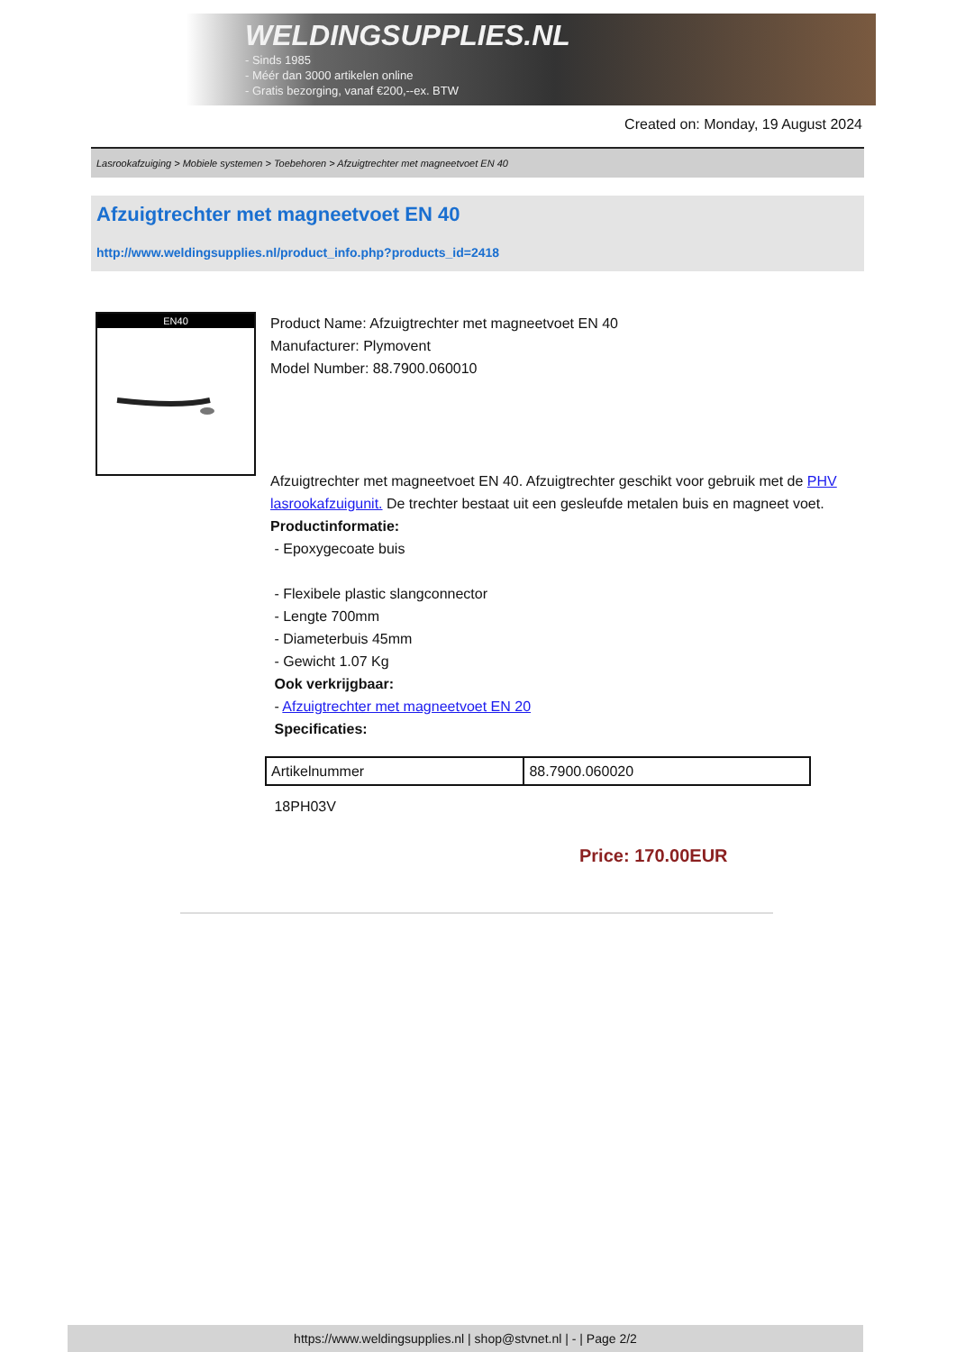WELDINGSUPPLIES.NL
- Sinds 1985
- Méér dan 3000 artikelen online
- Gratis bezorging, vanaf €200,--ex. BTW
Created on: Monday, 19 August 2024
Lasrookafzuiging > Mobiele systemen > Toebehoren > Afzuigtrechter met magneetvoet EN 40
Afzuigtrechter met magneetvoet EN 40
http://www.weldingsupplies.nl/product_info.php?products_id=2418
EN40
Product Name: Afzuigtrechter met magneetvoet EN 40
Manufacturer: Plymovent
Model Number: 88.7900.060010
Afzuigtrechter met magneetvoet EN 40. Afzuigtrechter geschikt voor gebruik met de PHV lasrookafzuigunit. De trechter bestaat uit een gesleufde metalen buis en magneet voet.
Productinformatie:
- Epoxygecoate buis
- Flexibele plastic slangconnector
- Lengte 700mm
- Diameterbuis 45mm
- Gewicht 1.07 Kg
Ook verkrijgbaar:
- Afzuigtrechter met magneetvoet EN 20
Specificaties:
| Artikelnummer | 88.7900.060020 |
18PH03V
Price: 170.00EUR
https://www.weldingsupplies.nl | shop@stvnet.nl | - | Page 2/2